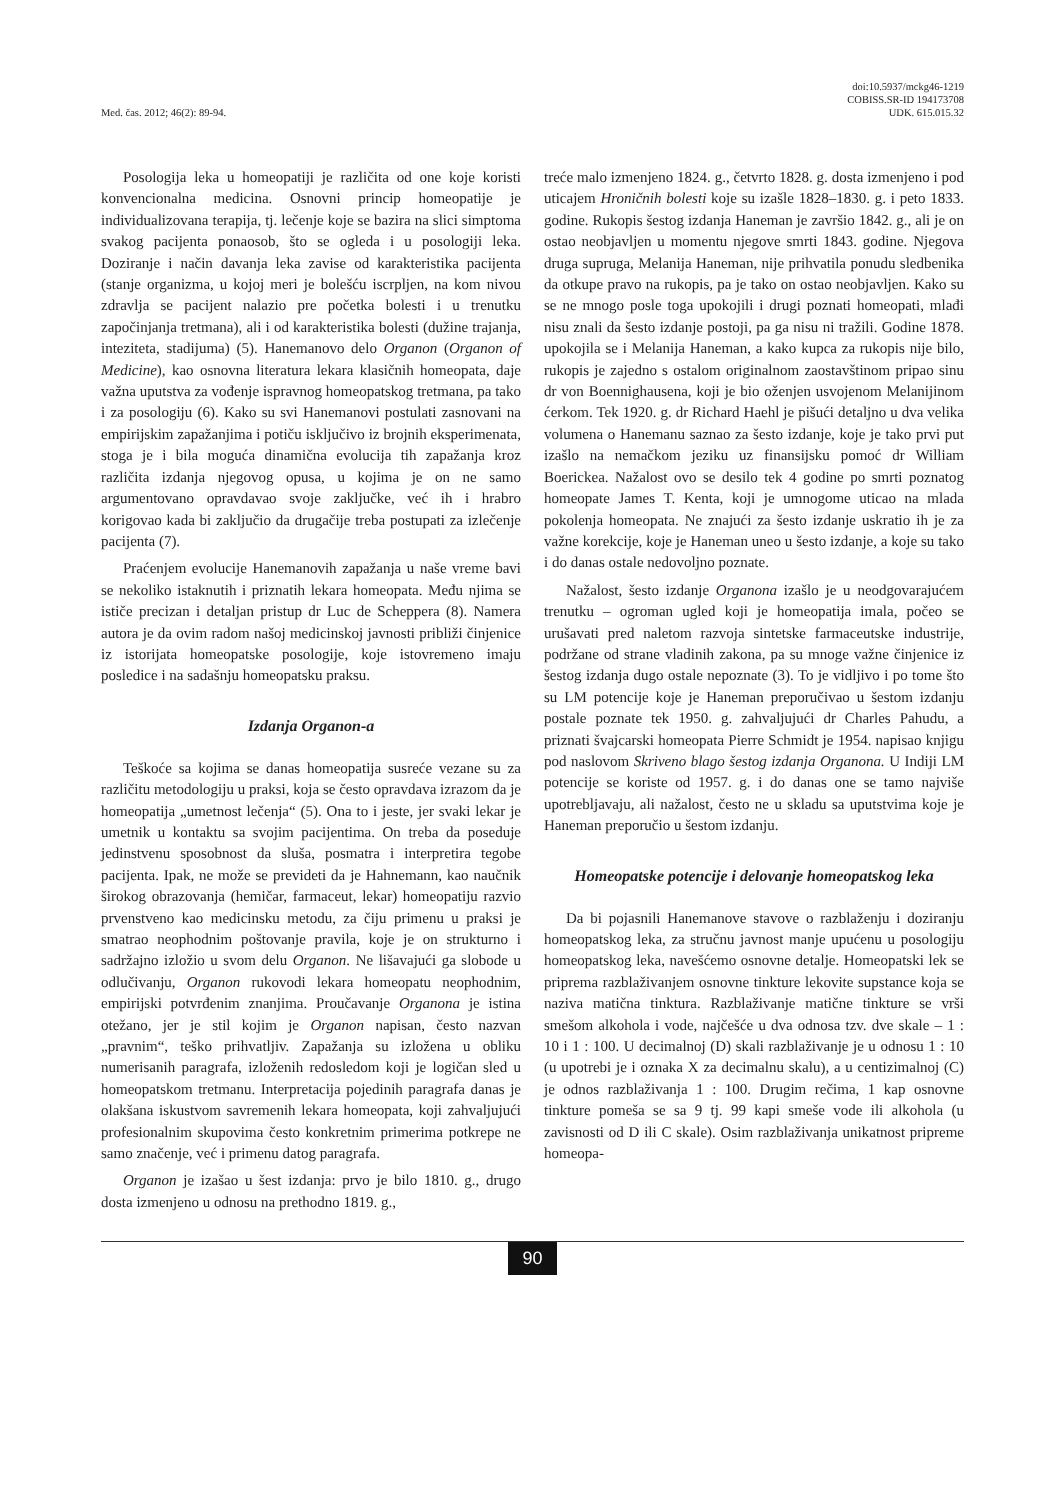Med. čas. 2012; 46(2): 89-94.
doi:10.5937/mckg46-1219
COBISS.SR-ID 194173708
UDK. 615.015.32
Posologija leka u homeopatiji je različita od one koje koristi konvencionalna medicina. Osnovni princip homeopatije je individualizovana terapija, tj. lečenje koje se bazira na slici simptoma svakog pacijenta ponaosob, što se ogleda i u posologiji leka. Doziranje i način davanja leka zavise od karakteristika pacijenta (stanje organizma, u kojoj meri je bolešću iscrpljen, na kom nivou zdravlja se pacijent nalazio pre početka bolesti i u trenutku započinjanja tretmana), ali i od karakteristika bolesti (dužine trajanja, inteziteta, stadijuma) (5). Hanemanovo delo Organon (Organon of Medicine), kao osnovna literatura lekara klasičnih homeopata, daje važna uputstva za vođenje ispravnog homeopatskog tretmana, pa tako i za posologiju (6). Kako su svi Hanemanovi postulati zasnovani na empirijskim zapažanjima i potiču isključivo iz brojnih eksperimenata, stoga je i bila moguća dinamična evolucija tih zapažanja kroz različita izdanja njegovog opusa, u kojima je on ne samo argumentovano opravdavao svoje zaključke, već ih i hrabro korigovao kada bi zaključio da drugačije treba postupati za izlečenje pacijenta (7).
Praćenjem evolucije Hanemanovih zapažanja u naše vreme bavi se nekoliko istaknutih i priznatih lekara homeopata. Među njima se ističe precizan i detaljan pristup dr Luc de Scheppera (8). Namera autora je da ovim radom našoj medicinskoj javnosti približi činjenice iz istorijata homeopatske posologije, koje istovremeno imaju posledice i na sadašnju homeopatsku praksu.
Izdanja Organon-a
Teškoće sa kojima se danas homeopatija susreće vezane su za različitu metodologiju u praksi, koja se često opravdava izrazom da je homeopatija „umetnost lečenja“ (5). Ona to i jeste, jer svaki lekar je umetnik u kontaktu sa svojim pacijentima. On treba da poseduje jedinstvenu sposobnost da sluša, posmatra i interpretira tegobe pacijenta. Ipak, ne može se prevideti da je Hahnemann, kao naučnik širokog obrazovanja (hemičar, farmaceut, lekar) homeopatiju razvio prvenstveno kao medicinsku metodu, za čiju primenu u praksi je smatrao neophodnim poštovanje pravila, koje je on strukturno i sadržajno izložio u svom delu Organon. Ne lišavajući ga slobode u odlučivanju, Organon rukovodi lekara homeopatu neophodnim, empirijski potvrđenim znanjima. Proučavanje Organona je istina otežano, jer je stil kojim je Organon napisan, često nazvan „pravnim“, teško prihvatljiv. Zapažanja su izložena u obliku numerisanih paragrafa, izloženih redosledom koji je logičan sled u homeopatskom tretmanu. Interpretacija pojedinih paragrafa danas je olakšana iskustvom savremenih lekara homeopata, koji zahvaljujući profesionalnim skupovima često konkretnim primerima potkrepe ne samo značenje, već i primenu datog paragrafa.
Organon je izašao u šest izdanja: prvo je bilo 1810. g., drugo dosta izmenjeno u odnosu na prethodno 1819. g.,
treće malo izmenjeno 1824. g., četvrto 1828. g. dosta izmenjeno i pod uticajem Hroničnih bolesti koje su izašle 1828–1830. g. i peto 1833. godine. Rukopis šestog izdanja Haneman je završio 1842. g., ali je on ostao neobjavljen u momentu njegove smrti 1843. godine. Njegova druga supruga, Melanija Haneman, nije prihvatila ponudu sledbenika da otkupe pravo na rukopis, pa je tako on ostao neobjavljen. Kako su se ne mnogo posle toga upokojili i drugi poznati homeopati, mlađi nisu znali da šesto izdanje postoji, pa ga nisu ni tražili. Godine 1878. upokojila se i Melanija Haneman, a kako kupca za rukopis nije bilo, rukopis je zajedno s ostalom originalnom zaostavštinom pripao sinu dr von Boennighausena, koji je bio oženjen usvojenom Melanijinom ćerkom. Tek 1920. g. dr Richard Haehl je pišući detaljno u dva velika volumena o Hanemanu saznao za šesto izdanje, koje je tako prvi put izašlo na nemačkom jeziku uz finansijsku pomoć dr William Boerickea. Nažalost ovo se desilo tek 4 godine po smrti poznatog homeopate James T. Kenta, koji je umnogome uticao na mlada pokolenja homeopata. Ne znajući za šesto izdanje uskratio ih je za važne korekcije, koje je Haneman uneo u šesto izdanje, a koje su tako i do danas ostale nedovoljno poznate.
Nažalost, šesto izdanje Organona izašlo je u neodgovarajućem trenutku – ogroman ugled koji je homeopatija imala, počeo se urušavati pred naletom razvoja sintetske farmaceutske industrije, podržane od strane vladinih zakona, pa su mnoge važne činjenice iz šestog izdanja dugo ostale nepoznate (3). To je vidljivo i po tome što su LM potencije koje je Haneman preporučivao u šestom izdanju postale poznate tek 1950. g. zahvaljujući dr Charles Pahudu, a priznati švajcarski homeopata Pierre Schmidt je 1954. napisao knjigu pod naslovom Skriveno blago šestog izdanja Organona. U Indiji LM potencije se koriste od 1957. g. i do danas one se tamo najviše upotrebljavaju, ali nažalost, često ne u skladu sa uputstvima koje je Haneman preporučio u šestom izdanju.
Homeopatske potencije i delovanje homeopatskog leka
Da bi pojasnili Hanemanove stavove o razblaženju i doziranju homeopatskog leka, za stručnu javnost manje upućenu u posologiju homeopatskog leka, navešćemo osnovne detalje. Homeopatski lek se priprema razblaživanjem osnovne tinkture lekovite supstance koja se naziva matična tinktura. Razblaživanje matične tinkture se vrši smešom alkohola i vode, najčešće u dva odnosa tzv. dve skale – 1 : 10 i 1 : 100. U decimalnoj (D) skali razblaživanje je u odnosu 1 : 10 (u upotrebi je i oznaka X za decimalnu skalu), a u centizimalnoj (C) je odnos razblaživanja 1 : 100. Drugim rečima, 1 kap osnovne tinkture pomeša se sa 9 tj. 99 kapi smeše vode ili alkohola (u zavisnosti od D ili C skale). Osim razblaživanja unikatnost pripreme homeopa-
90